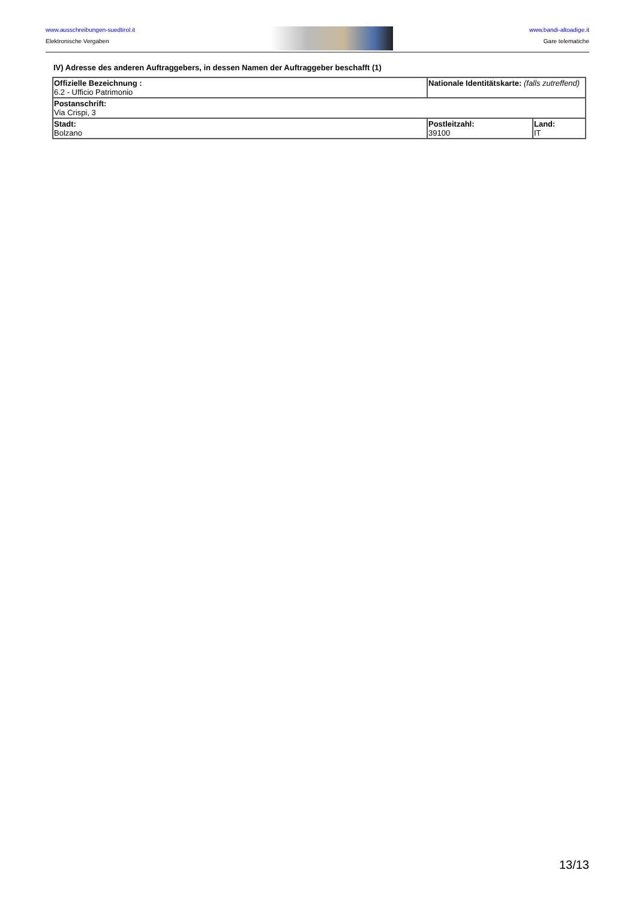www.ausschreibungen-suedtirol.it
Elektronische Vergaben
www.bandi-altoadige.it
Gare telematiche
IV) Adresse des anderen Auftraggebers, in dessen Namen der Auftraggeber beschafft (1)
| Offizielle Bezeichnung : 6.2 - Ufficio Patrimonio | Nationale Identitätskarte: (falls zutreffend) | |
| Postanschrift: Via Crispi, 3 | | |
| Stadt: Bolzano | Postleitzahl: 39100 | Land: IT |
13/13